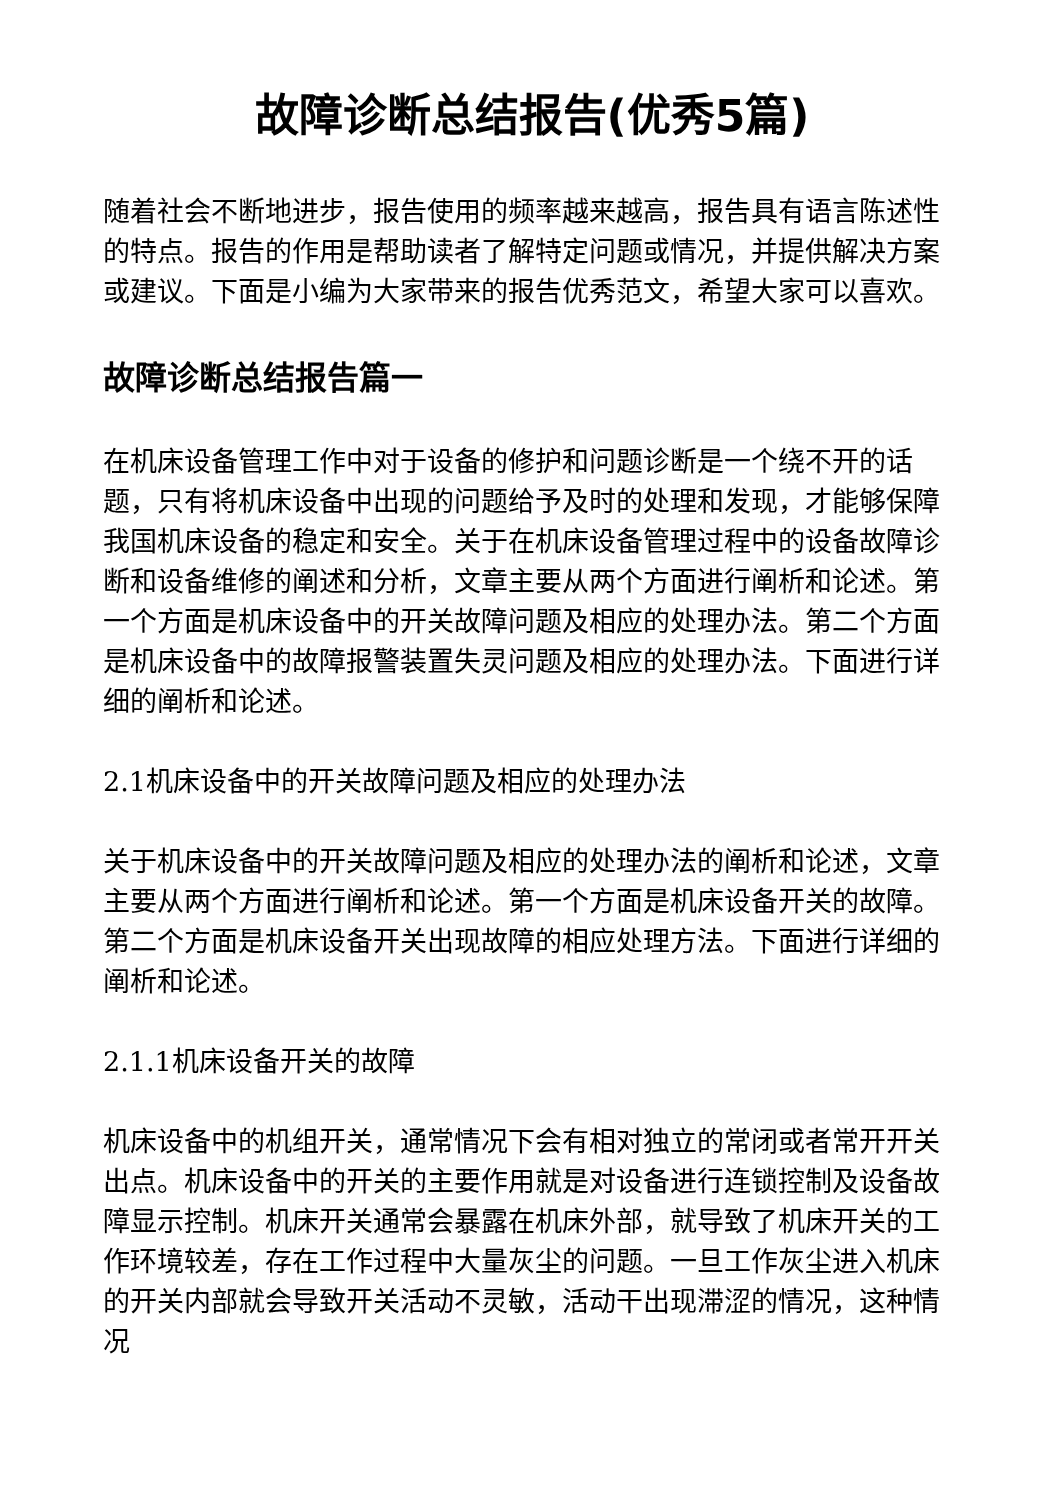故障诊断总结报告(优秀5篇)
随着社会不断地进步，报告使用的频率越来越高，报告具有语言陈述性的特点。报告的作用是帮助读者了解特定问题或情况，并提供解决方案或建议。下面是小编为大家带来的报告优秀范文，希望大家可以喜欢。
故障诊断总结报告篇一
在机床设备管理工作中对于设备的修护和问题诊断是一个绕不开的话题，只有将机床设备中出现的问题给予及时的处理和发现，才能够保障我国机床设备的稳定和安全。关于在机床设备管理过程中的设备故障诊断和设备维修的阐述和分析，文章主要从两个方面进行阐析和论述。第一个方面是机床设备中的开关故障问题及相应的处理办法。第二个方面是机床设备中的故障报警装置失灵问题及相应的处理办法。下面进行详细的阐析和论述。
2.1机床设备中的开关故障问题及相应的处理办法
关于机床设备中的开关故障问题及相应的处理办法的阐析和论述，文章主要从两个方面进行阐析和论述。第一个方面是机床设备开关的故障。第二个方面是机床设备开关出现故障的相应处理方法。下面进行详细的阐析和论述。
2.1.1机床设备开关的故障
机床设备中的机组开关，通常情况下会有相对独立的常闭或者常开开关出点。机床设备中的开关的主要作用就是对设备进行连锁控制及设备故障显示控制。机床开关通常会暴露在机床外部，就导致了机床开关的工作环境较差，存在工作过程中大量灰尘的问题。一旦工作灰尘进入机床的开关内部就会导致开关活动不灵敏，活动干出现滞涩的情况，这种情况